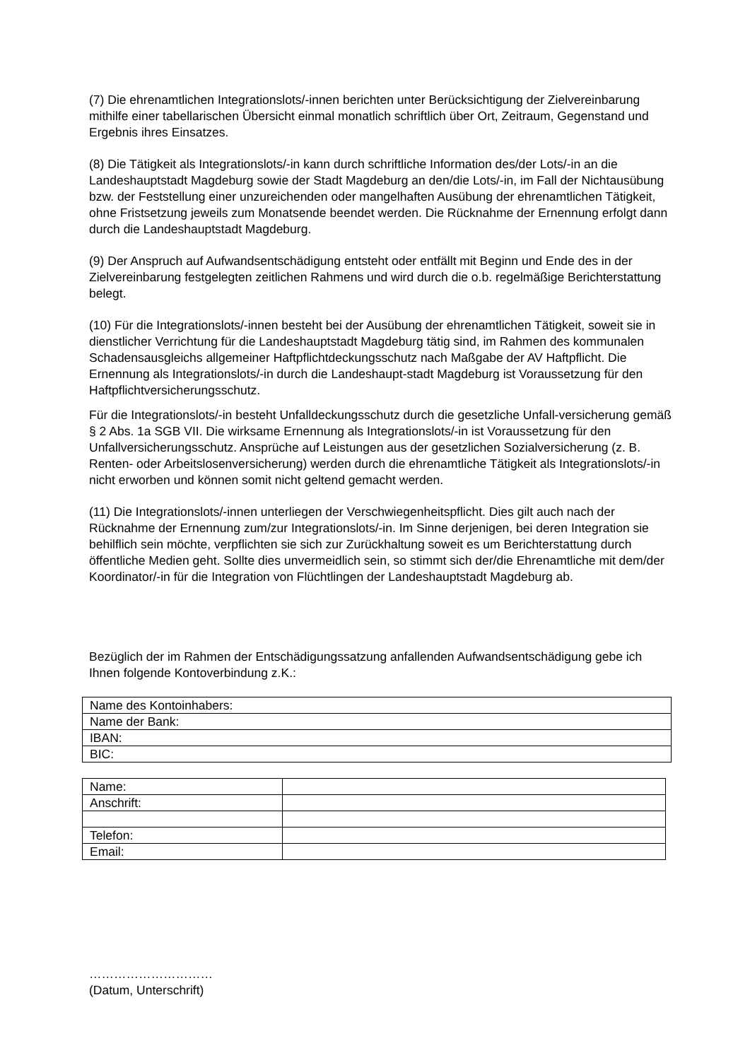(7) Die ehrenamtlichen Integrationslots/-innen berichten unter Berücksichtigung der Zielvereinbarung mithilfe einer tabellarischen Übersicht einmal monatlich schriftlich über Ort, Zeitraum, Gegenstand und Ergebnis ihres Einsatzes.
(8) Die Tätigkeit als Integrationslots/-in kann durch schriftliche Information des/der Lots/-in an die Landeshauptstadt Magdeburg sowie der Stadt Magdeburg an den/die Lots/-in, im Fall der Nichtausübung bzw. der Feststellung einer unzureichenden oder mangelhaften Ausübung der ehrenamtlichen Tätigkeit, ohne Fristsetzung jeweils zum Monatsende beendet werden. Die Rücknahme der Ernennung erfolgt dann durch die Landeshauptstadt Magdeburg.
(9) Der Anspruch auf Aufwandsentschädigung entsteht oder entfällt mit Beginn und Ende des in der Zielvereinbarung festgelegten zeitlichen Rahmens und wird durch die o.b. regelmäßige Berichterstattung belegt.
(10) Für die Integrationslots/-innen besteht bei der Ausübung der ehrenamtlichen Tätigkeit, soweit sie in dienstlicher Verrichtung für die Landeshauptstadt Magdeburg tätig sind, im Rahmen des kommunalen Schadensausgleichs allgemeiner Haftpflichtdeckungsschutz nach Maßgabe der AV Haftpflicht. Die Ernennung als Integrationslots/-in durch die Landeshaupt-stadt Magdeburg ist Voraussetzung für den Haftpflichtversicherungsschutz.
Für die Integrationslots/-in besteht Unfalldeckungsschutz durch die gesetzliche Unfall-versicherung gemäß § 2 Abs. 1a SGB VII. Die wirksame Ernennung als Integrationslots/-in ist Voraussetzung für den Unfallversicherungsschutz. Ansprüche auf Leistungen aus der gesetzlichen Sozialversicherung (z. B. Renten- oder Arbeitslosenversicherung) werden durch die ehrenamtliche Tätigkeit als Integrationslots/-in nicht erworben und können somit nicht geltend gemacht werden.
(11) Die Integrationslots/-innen unterliegen der Verschwiegenheitspflicht. Dies gilt auch nach der Rücknahme der Ernennung zum/zur Integrationslots/-in. Im Sinne derjenigen, bei deren Integration sie behilflich sein möchte, verpflichten sie sich zur Zurückhaltung soweit es um Berichterstattung durch öffentliche Medien geht. Sollte dies unvermeidlich sein, so stimmt sich der/die Ehrenamtliche mit dem/der Koordinator/-in für die Integration von Flüchtlingen der Landeshauptstadt Magdeburg ab.
Bezüglich der im Rahmen der Entschädigungssatzung anfallenden Aufwandsentschädigung gebe ich Ihnen folgende Kontoverbindung z.K.:
| Name des Kontoinhabers: |
| Name der Bank: |
| IBAN: |
| BIC: |
| Name: | |
| Anschrift: | |
| Telefon: | |
| Email: | |
…………………………
(Datum, Unterschrift)